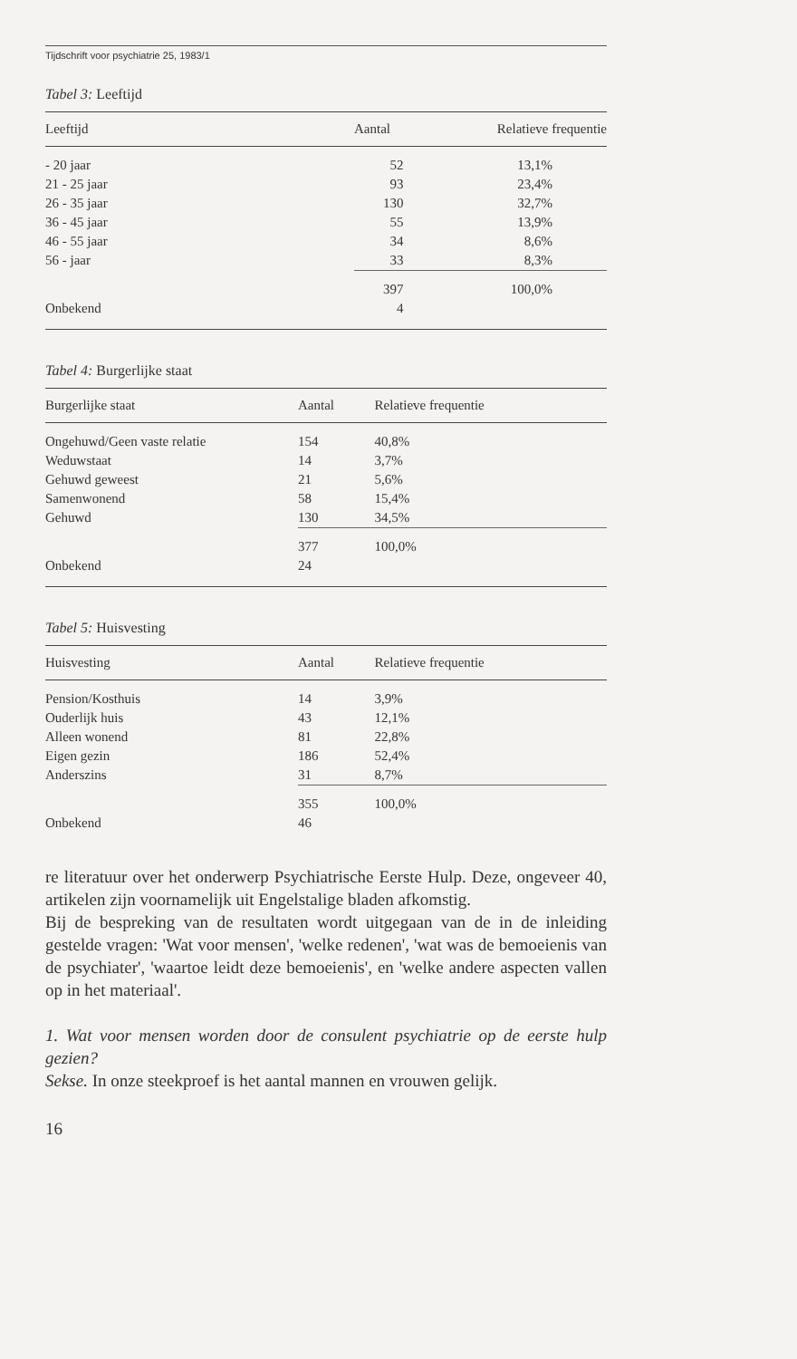Tijdschrift voor psychiatrie 25, 1983/1
Tabel 3: Leeftijd
| Leeftijd | Aantal | Relatieve frequentie |
| --- | --- | --- |
| - 20 jaar | 52 | 13,1% |
| 21 - 25 jaar | 93 | 23,4% |
| 26 - 35 jaar | 130 | 32,7% |
| 36 - 45 jaar | 55 | 13,9% |
| 46 - 55 jaar | 34 | 8,6% |
| 56 - jaar | 33 | 8,3% |
| | 397 | 100,0% |
| Onbekend | 4 | |
Tabel 4: Burgerlijke staat
| Burgerlijke staat | Aantal | Relatieve frequentie |
| --- | --- | --- |
| Ongehuwd/Geen vaste relatie | 154 | 40,8% |
| Weduwstaat | 14 | 3,7% |
| Gehuwd geweest | 21 | 5,6% |
| Samenwonend | 58 | 15,4% |
| Gehuwd | 130 | 34,5% |
| | 377 | 100,0% |
| Onbekend | 24 | |
Tabel 5: Huisvesting
| Huisvesting | Aantal | Relatieve frequentie |
| --- | --- | --- |
| Pension/Kosthuis | 14 | 3,9% |
| Ouderlijk huis | 43 | 12,1% |
| Alleen wonend | 81 | 22,8% |
| Eigen gezin | 186 | 52,4% |
| Anderszins | 31 | 8,7% |
| | 355 | 100,0% |
| Onbekend | 46 | |
re literatuur over het onderwerp Psychiatrische Eerste Hulp. Deze, ongeveer 40, artikelen zijn voornamelijk uit Engelstalige bladen afkomstig.
Bij de bespreking van de resultaten wordt uitgegaan van de in de inleiding gestelde vragen: 'Wat voor mensen', 'welke redenen', 'wat was de bemoeienis van de psychiater', 'waartoe leidt deze bemoeienis', en 'welke andere aspecten vallen op in het materiaal'.
1. Wat voor mensen worden door de consulent psychiatrie op de eerste hulp gezien?
Sekse. In onze steekproef is het aantal mannen en vrouwen gelijk.
16